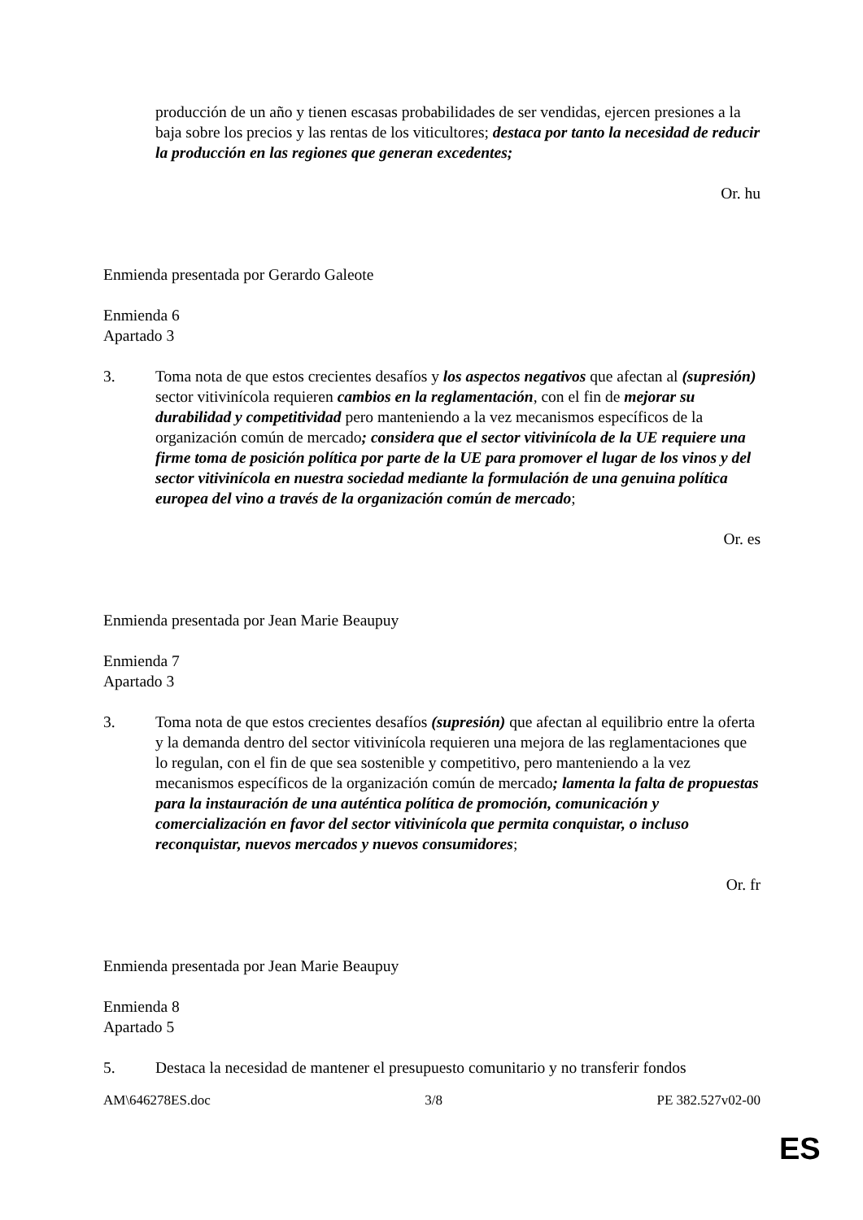producción de un año y tienen escasas probabilidades de ser vendidas, ejercen presiones a la baja sobre los precios y las rentas de los viticultores; destaca por tanto la necesidad de reducir la producción en las regiones que generan excedentes;
Or. hu
Enmienda presentada por Gerardo Galeote
Enmienda 6
Apartado 3
3. Toma nota de que estos crecientes desafíos y los aspectos negativos que afectan al (supresión) sector vitivinícola requieren cambios en la reglamentación, con el fin de mejorar su durabilidad y competitividad pero manteniendo a la vez mecanismos específicos de la organización común de mercado; considera que el sector vitivinícola de la UE requiere una firme toma de posición política por parte de la UE para promover el lugar de los vinos y del sector vitivinícola en nuestra sociedad mediante la formulación de una genuina política europea del vino a través de la organización común de mercado;
Or. es
Enmienda presentada por Jean Marie Beaupuy
Enmienda 7
Apartado 3
3. Toma nota de que estos crecientes desafíos (supresión) que afectan al equilibrio entre la oferta y la demanda dentro del sector vitivinícola requieren una mejora de las reglamentaciones que lo regulan, con el fin de que sea sostenible y competitivo, pero manteniendo a la vez mecanismos específicos de la organización común de mercado; lamenta la falta de propuestas para la instauración de una auténtica política de promoción, comunicación y comercialización en favor del sector vitivinícola que permita conquistar, o incluso reconquistar, nuevos mercados y nuevos consumidores;
Or. fr
Enmienda presentada por Jean Marie Beaupuy
Enmienda 8
Apartado 5
5. Destaca la necesidad de mantener el presupuesto comunitario y no transferir fondos
AM\646278ES.doc 3/8 PE 382.527v02-00
ES